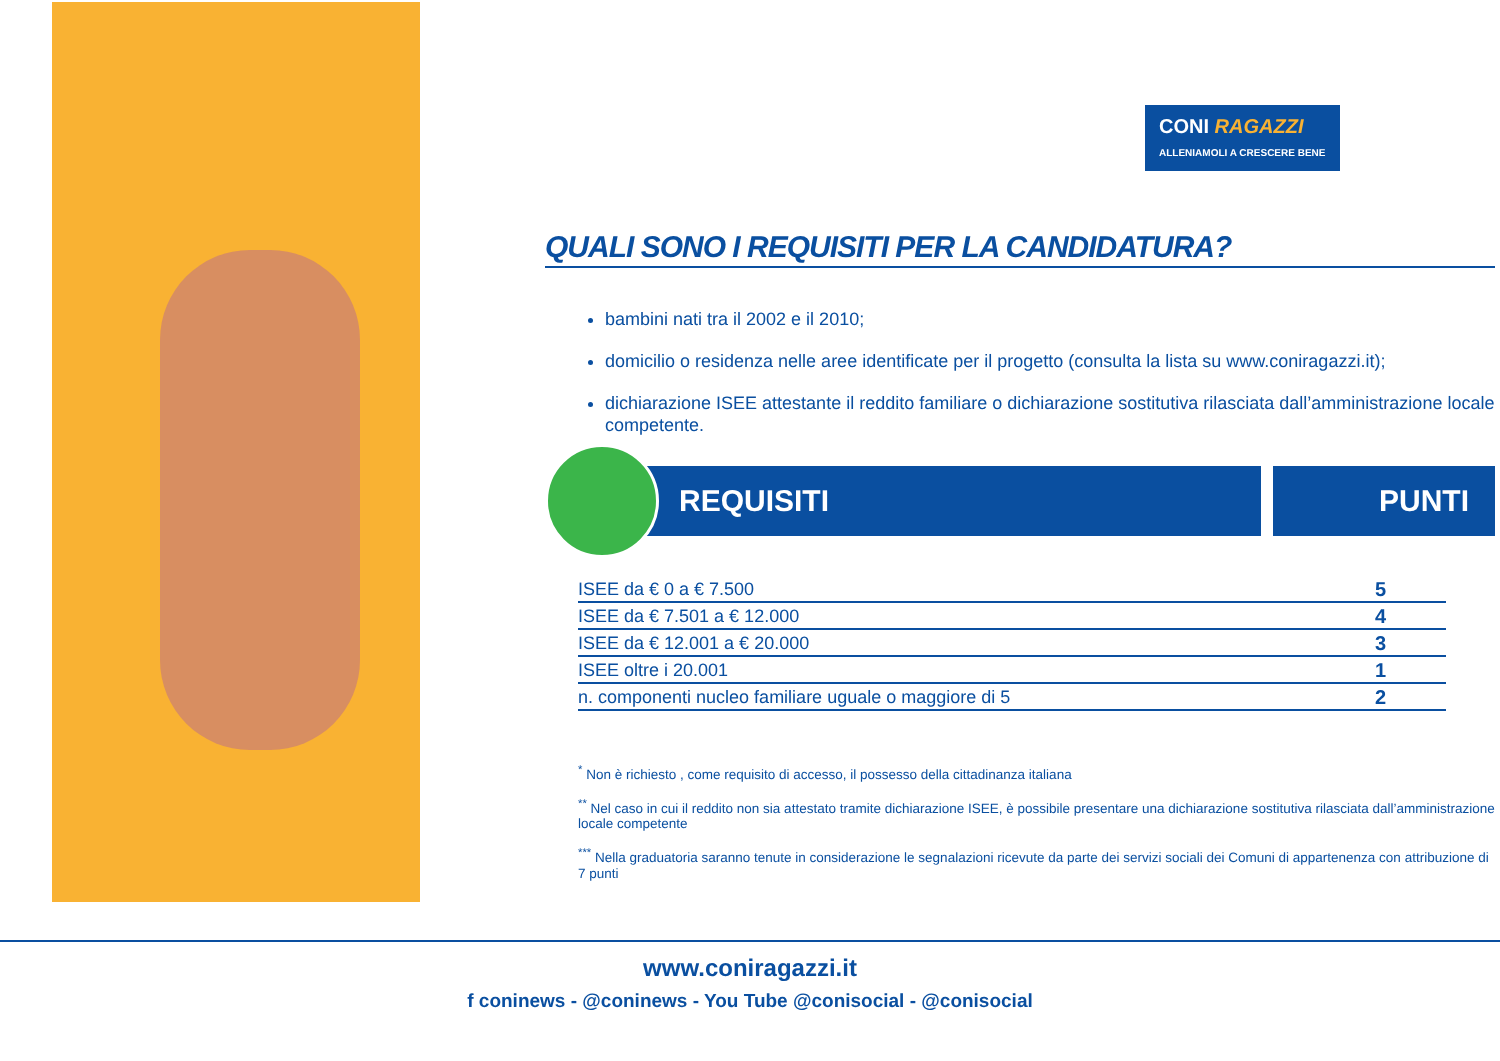CONI RAGAZZI
ALLENIAMOLI A CRESCERE BENE
QUALI SONO I REQUISITI PER LA CANDIDATURA?
bambini nati tra il 2002 e il 2010;
domicilio o residenza nelle aree identificate per il progetto (consulta la lista su www.coniragazzi.it);
dichiarazione ISEE attestante il reddito familiare o dichiarazione sostitutiva rilasciata dall’amministrazione locale competente.
REQUISITI PUNTI
| ISEE da € 0 a € 7.500 | 5 |
| ISEE da € 7.501 a € 12.000 | 4 |
| ISEE da € 12.001 a € 20.000 | 3 |
| ISEE oltre i 20.001 | 1 |
| n. componenti nucleo familiare uguale o maggiore di 5 | 2 |
<sup>*</sup> Non è richiesto , come requisito di accesso, il possesso della cittadinanza italiana
<sup>**</sup> Nel caso in cui il reddito non sia attestato tramite dichiarazione ISEE, è possibile presentare una dichiarazione sostitutiva rilasciata dall’amministrazione locale competente
<sup>***</sup> Nella graduatoria saranno tenute in considerazione le segnalazioni ricevute da parte dei servizi sociali dei Comuni di appartenenza con attribuzione di 7 punti
www.coniragazzi.it
f coninews - @coninews - You Tube @conisocial - @conisocial